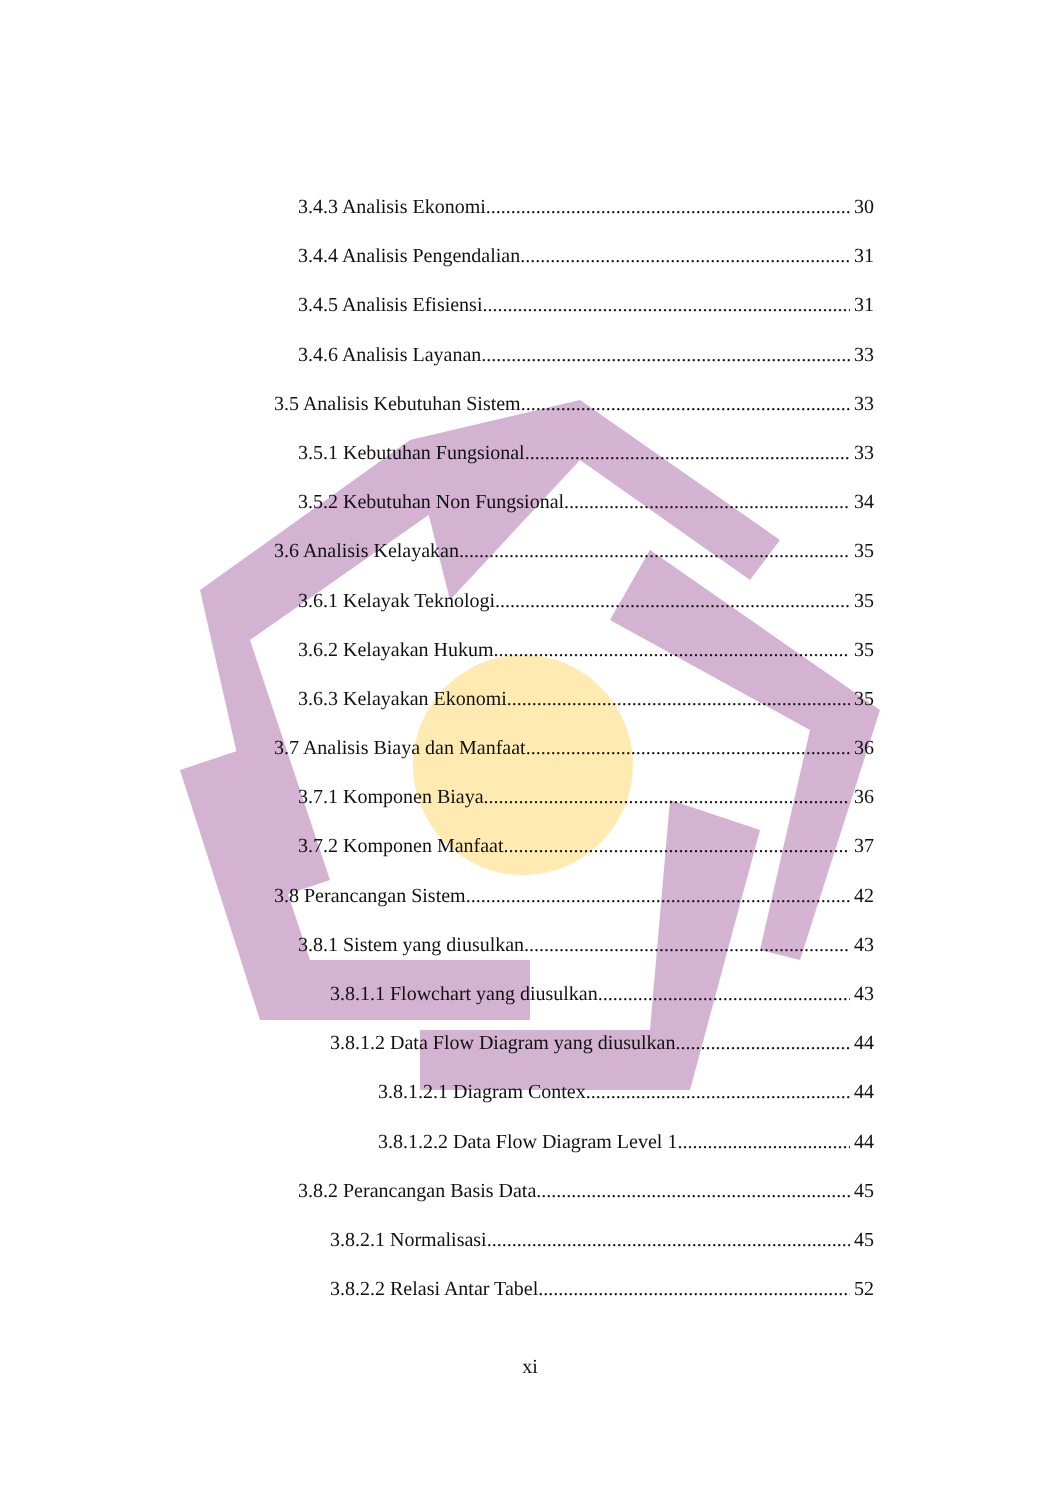3.4.3 Analisis Ekonomi 30
3.4.4 Analisis Pengendalian 31
3.4.5 Analisis Efisiensi 31
3.4.6 Analisis Layanan 33
3.5 Analisis Kebutuhan Sistem 33
3.5.1 Kebutuhan Fungsional 33
3.5.2 Kebutuhan Non Fungsional 34
3.6 Analisis Kelayakan 35
3.6.1 Kelayak Teknologi 35
3.6.2 Kelayakan Hukum 35
3.6.3 Kelayakan Ekonomi 35
3.7 Analisis Biaya dan Manfaat 36
3.7.1 Komponen Biaya 36
3.7.2 Komponen Manfaat 37
3.8 Perancangan Sistem 42
3.8.1 Sistem yang diusulkan 43
3.8.1.1 Flowchart yang diusulkan 43
3.8.1.2 Data Flow Diagram yang diusulkan 44
3.8.1.2.1 Diagram Contex 44
3.8.1.2.2 Data Flow Diagram Level 1 44
3.8.2 Perancangan Basis Data 45
3.8.2.1 Normalisasi 45
3.8.2.2 Relasi Antar Tabel 52
xi